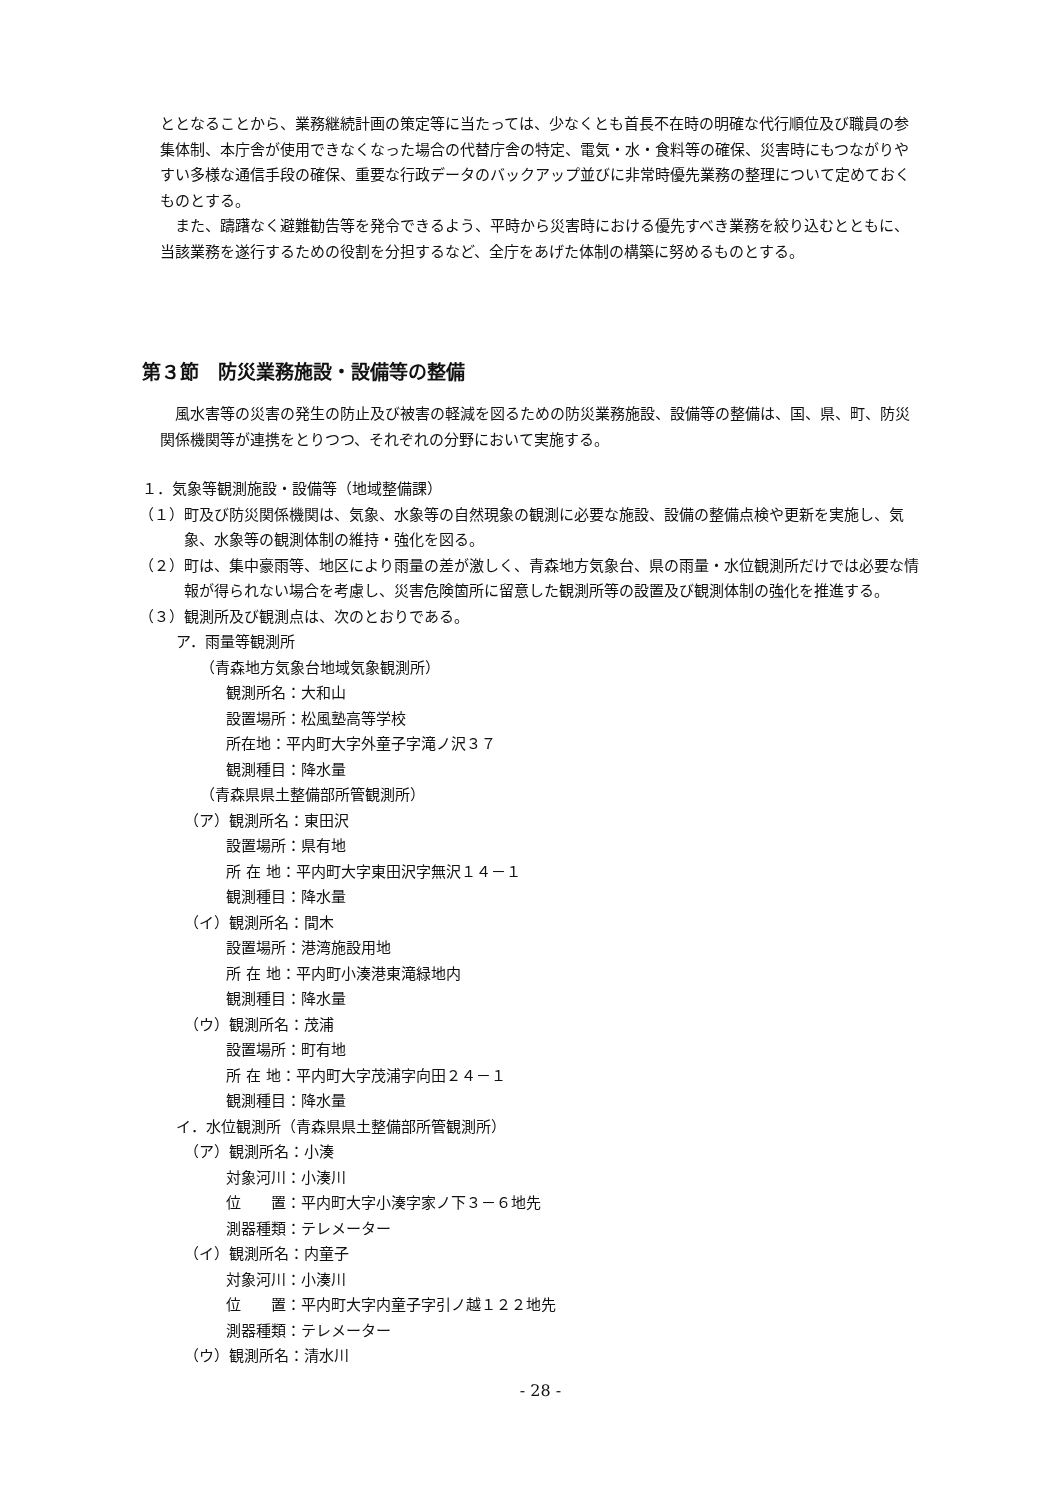ととなることから、業務継続計画の策定等に当たっては、少なくとも首長不在時の明確な代行順位及び職員の参集体制、本庁舎が使用できなくなった場合の代替庁舎の特定、電気・水・食料等の確保、災害時にもつながりやすい多様な通信手段の確保、重要な行政データのバックアップ並びに非常時優先業務の整理について定めておくものとする。
また、躊躇なく避難勧告等を発令できるよう、平時から災害時における優先すべき業務を絞り込むとともに、当該業務を遂行するための役割を分担するなど、全庁をあげた体制の構築に努めるものとする。
第３節　防災業務施設・設備等の整備
風水害等の災害の発生の防止及び被害の軽減を図るための防災業務施設、設備等の整備は、国、県、町、防災関係機関等が連携をとりつつ、それぞれの分野において実施する。
１．気象等観測施設・設備等（地域整備課）
（１）町及び防災関係機関は、気象、水象等の自然現象の観測に必要な施設、設備の整備点検や更新を実施し、気象、水象等の観測体制の維持・強化を図る。
（２）町は、集中豪雨等、地区により雨量の差が激しく、青森地方気象台、県の雨量・水位観測所だけでは必要な情報が得られない場合を考慮し、災害危険箇所に留意した観測所等の設置及び観測体制の強化を推進する。
（３）観測所及び観測点は、次のとおりである。
ア．雨量等観測所
（青森地方気象台地域気象観測所）
観測所名：大和山
設置場所：松風塾高等学校
所在地：平内町大字外童子字滝ノ沢３７
観測種目：降水量
（青森県県土整備部所管観測所）
（ア）観測所名：東田沢
設置場所：県有地
所 在 地：平内町大字東田沢字無沢１４－１
観測種目：降水量
（イ）観測所名：間木
設置場所：港湾施設用地
所 在 地：平内町小湊港東滝緑地内
観測種目：降水量
（ウ）観測所名：茂浦
設置場所：町有地
所 在 地：平内町大字茂浦字向田２４－１
観測種目：降水量
イ．水位観測所（青森県県土整備部所管観測所）
（ア）観測所名：小湊
対象河川：小湊川
位　　置：平内町大字小湊字家ノ下３－６地先
測器種類：テレメーター
（イ）観測所名：内童子
対象河川：小湊川
位　　置：平内町大字内童子字引ノ越１２２地先
測器種類：テレメーター
（ウ）観測所名：清水川
- 28 -